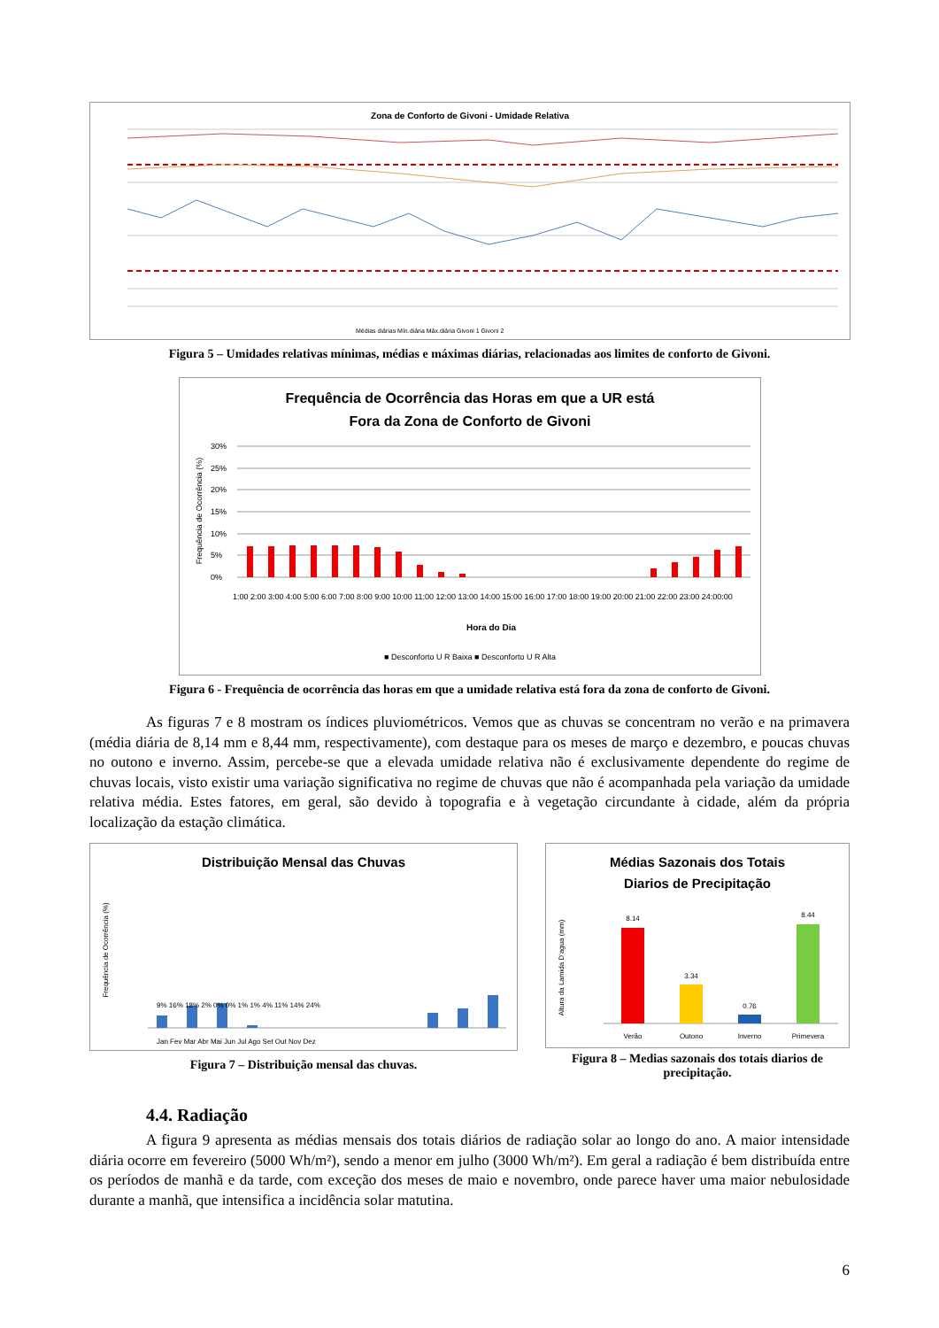Zona de Conforto de Givoni - Umidade Relativa
Médias diárias Mín.diária Máx.diária Givoni 1 Givoni 2
Figura 5 – Umidades relativas mínimas, médias e máximas diárias, relacionadas aos limites de conforto de Givoni.
Frequência de Ocorrência das Horas em que a UR está
Fora da Zona de Conforto de Givoni
30%
25%
20%
15%
10%
5%
0%
1:00 2:00 3:00 4:00 5:00 6:00 7:00 8:00 9:00 10:00 11:00 12:00 13:00 14:00 15:00 16:00 17:00 18:00 19:00 20:00 21:00 22:00 23:00 24:00:00
Hora do Dia
■ Desconforto U R Baixa ■ Desconforto U R Alta
Frequência de Ocorrência (%)
Figura 6 - Frequência de ocorrência das horas em que a umidade relativa está fora da zona de conforto de Givoni.
As figuras 7 e 8 mostram os índices pluviométricos. Vemos que as chuvas se concentram no verão e na primavera (média diária de 8,14 mm e 8,44 mm, respectivamente), com destaque para os meses de março e dezembro, e poucas chuvas no outono e inverno. Assim, percebe-se que a elevada umidade relativa não é exclusivamente dependente do regime de chuvas locais, visto existir uma variação significativa no regime de chuvas que não é acompanhada pela variação da umidade relativa média. Estes fatores, em geral, são devido à topografia e à vegetação circundante à cidade, além da própria localização da estação climática.
Distribuição Mensal das Chuvas
Jan Fev Mar Abr Mai Jun Jul Ago Set Out Nov Dez
9% 16% 18% 2% 0% 0% 1% 1% 4% 11% 14% 24%
Frequência de Ocorrência (%)
Figura 7 – Distribuição mensal das chuvas.
Médias Sazonais dos Totais
Diarios de Precipitação
8.14
3.34
0.76
8.44
Verão
Outono
Inverno
Primevera
Altura da Lamida D'agua (mm)
Figura 8 – Medias sazonais dos totais diarios de precipitação.
4.4. Radiação
A figura 9 apresenta as médias mensais dos totais diários de radiação solar ao longo do ano. A maior intensidade diária ocorre em fevereiro (5000 Wh/m²), sendo a menor em julho (3000 Wh/m²). Em geral a radiação é bem distribuída entre os períodos de manhã e da tarde, com exceção dos meses de maio e novembro, onde parece haver uma maior nebulosidade durante a manhã, que intensifica a incidência solar matutina.
6